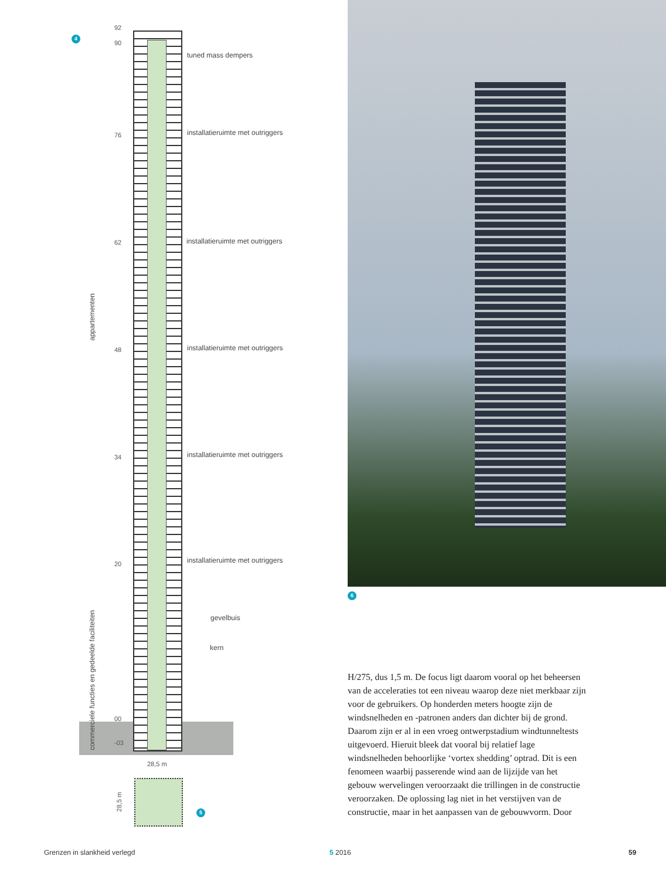4
92
90
tuned mass dempers
76
installatieruimte met outriggers
62
installatieruimte met outriggers
48
installatieruimte met outriggers
34
installatieruimte met outriggers
20
installatieruimte met outriggers
appartementen
commerciele functies en gedeelde faciliteiten
gevelbuis
kern
00
-03
28,5 m
28,5 m
5
6
H/275, dus 1,5 m. De focus ligt daarom vooral op het beheersen van de acceleraties tot een niveau waarop deze niet merkbaar zijn voor de gebruikers. Op honderden meters hoogte zijn de windsnelheden en -patronen anders dan dichter bij de grond. Daarom zijn er al in een vroeg ontwerpstadium windtunnel­tests uitgevoerd. Hieruit bleek dat vooral bij relatief lage windsnelheden behoorlijke ‘vortex shedding’ optrad. Dit is een fenomeen waarbij passerende wind aan de lijzijde van het gebouw wervelingen veroorzaakt die trillingen in de construc­tie veroorzaken. De oplossing lag niet in het verstijven van de constructie, maar in het aanpassen van de gebouwvorm. Door
Grenzen in slankheid verlegd 5 2016 59